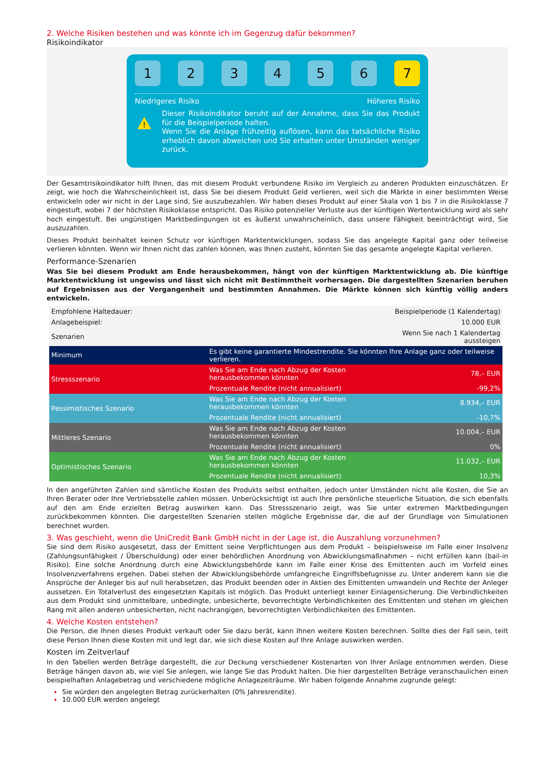2. Welche Risiken bestehen und was könnte ich im Gegenzug dafür bekommen?
Risikoindikator
1 2 3 4 5 6 7
Niedrigeres Risiko Höheres Risiko
!
Dieser Risikoindikator beruht auf der Annahme, dass Sie das Produkt für die Beispielperiode halten.
Wenn Sie die Anlage frühzeitig auflösen, kann das tatsächliche Risiko erheblich davon abweichen und Sie erhalten unter Umständen weniger zurück.
Der Gesamtrisikoindikator hilft Ihnen, das mit diesem Produkt verbundene Risiko im Vergleich zu anderen Produkten einzuschätzen. Er zeigt, wie hoch die Wahrscheinlichkeit ist, dass Sie bei diesem Produkt Geld verlieren, weil sich die Märkte in einer bestimmten Weise entwickeln oder wir nicht in der Lage sind, Sie auszubezahlen. Wir haben dieses Produkt auf einer Skala von 1 bis 7 in die Risikoklasse 7 eingestuft, wobei 7 der höchsten Risikoklasse entspricht. Das Risiko potenzieller Verluste aus der künftigen Wertentwicklung wird als sehr hoch eingestuft. Bei ungünstigen Marktbedingungen ist es äußerst unwahrscheinlich, dass unsere Fähigkeit beeinträchtigt wird, Sie auszuzahlen.
Dieses Produkt beinhaltet keinen Schutz vor künftigen Marktentwicklungen, sodass Sie das angelegte Kapital ganz oder teilweise verlieren könnten. Wenn wir Ihnen nicht das zahlen können, was Ihnen zusteht, könnten Sie das gesamte angelegte Kapital verlieren.
Performance-Szenarien
Was Sie bei diesem Produkt am Ende herausbekommen, hängt von der künftigen Marktentwicklung ab. Die künftige Marktentwicklung ist ungewiss und lässt sich nicht mit Bestimmtheit vorhersagen. Die dargestellten Szenarien beruhen auf Ergebnissen aus der Vergangenheit und bestimmten Annahmen. Die Märkte können sich künftig völlig anders entwickeln.
| Empfohlene Haltedauer: | | Beispielperiode (1 Kalendertag) |
| Anlagebeispiel: | | 10.000 EUR |
| Szenarien | | Wenn Sie nach 1 Kalendertag aussteigen |
| Minimum | Es gibt keine garantierte Mindestrendite. Sie könnten Ihre Anlage ganz oder teilweise verlieren. | |
| Stressszenario | Was Sie am Ende nach Abzug der Kosten herausbekommen könnten | 78,– EUR |
| | Prozentuale Rendite (nicht annualisiert) | -99,2% |
| Pessimistisches Szenario | Was Sie am Ende nach Abzug der Kosten herausbekommen könnten | 8.934,– EUR |
| | Prozentuale Rendite (nicht annualisiert) | -10,7% |
| Mittleres Szenario | Was Sie am Ende nach Abzug der Kosten herausbekommen könnten | 10.004,– EUR |
| | Prozentuale Rendite (nicht annualisiert) | 0% |
| Optimistisches Szenario | Was Sie am Ende nach Abzug der Kosten herausbekommen könnten | 11.032,– EUR |
| | Prozentuale Rendite (nicht annualisiert) | 10,3% |
In den angeführten Zahlen sind sämtliche Kosten des Produkts selbst enthalten, jedoch unter Umständen nicht alle Kosten, die Sie an Ihren Berater oder Ihre Vertriebsstelle zahlen müssen. Unberücksichtigt ist auch Ihre persönliche steuerliche Situation, die sich ebenfalls auf den am Ende erzielten Betrag auswirken kann. Das Stressszenario zeigt, was Sie unter extremen Marktbedingungen zurückbekommen könnten. Die dargestellten Szenarien stellen mögliche Ergebnisse dar, die auf der Grundlage von Simulationen berechnet wurden.
3. Was geschieht, wenn die UniCredit Bank GmbH nicht in der Lage ist, die Auszahlung vorzunehmen?
Sie sind dem Risiko ausgesetzt, dass der Emittent seine Verpflichtungen aus dem Produkt – beispielsweise im Falle einer Insolvenz (Zahlungsunfähigkeit / Überschuldung) oder einer behördlichen Anordnung von Abwicklungsmaßnahmen – nicht erfüllen kann (bail-in Risiko). Eine solche Anordnung durch eine Abwicklungsbehörde kann im Falle einer Krise des Emittenten auch im Vorfeld eines Insolvenzverfahrens ergehen. Dabei stehen der Abwicklungsbehörde umfangreiche Eingriffsbefugnisse zu. Unter anderem kann sie die Ansprüche der Anleger bis auf null herabsetzen, das Produkt beenden oder in Aktien des Emittenten umwandeln und Rechte der Anleger aussetzen. Ein Totalverlust des eingesetzten Kapitals ist möglich. Das Produkt unterliegt keiner Einlagensicherung. Die Verbindlichkeiten aus dem Produkt sind unmittelbare, unbedingte, unbesicherte, bevorrechtigte Verbindlichkeiten des Emittenten und stehen im gleichen Rang mit allen anderen unbesicherten, nicht nachrangigen, bevorrechtigten Verbindlichkeiten des Emittenten.
4. Welche Kosten entstehen?
Die Person, die Ihnen dieses Produkt verkauft oder Sie dazu berät, kann Ihnen weitere Kosten berechnen. Sollte dies der Fall sein, teilt diese Person Ihnen diese Kosten mit und legt dar, wie sich diese Kosten auf Ihre Anlage auswirken werden.
Kosten im Zeitverlauf
In den Tabellen werden Beträge dargestellt, die zur Deckung verschiedener Kostenarten von Ihrer Anlage entnommen werden. Diese Beträge hängen davon ab, wie viel Sie anlegen, wie lange Sie das Produkt halten. Die hier dargestellten Beträge veranschaulichen einen beispielhaften Anlagebetrag und verschiedene mögliche Anlagezeiträume. Wir haben folgende Annahme zugrunde gelegt:
Sie würden den angelegten Betrag zurückerhalten (0% Jahresrendite).
10.000 EUR werden angelegt